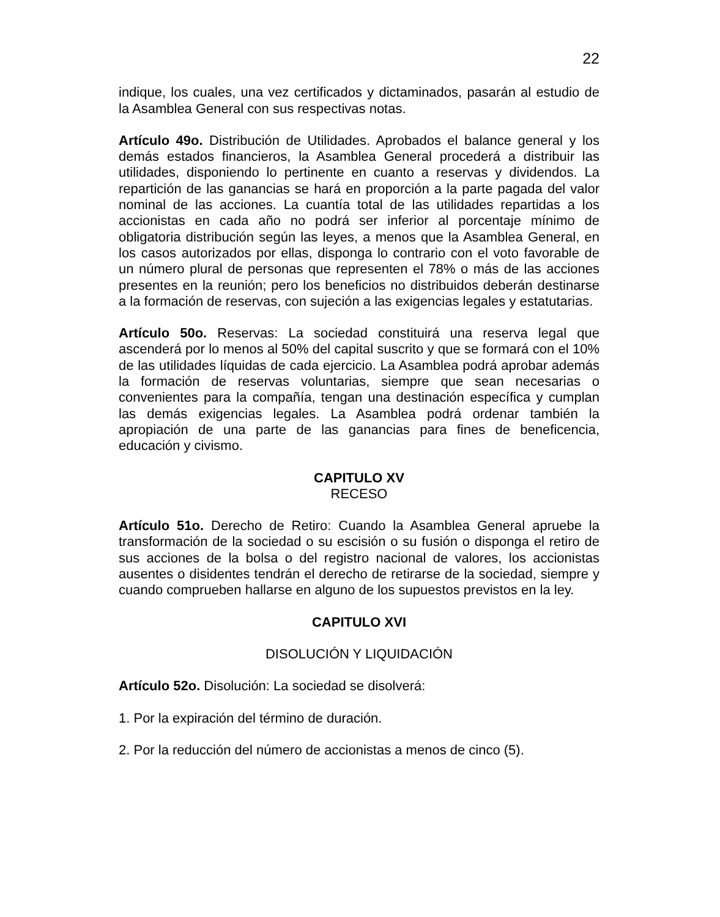22
indique, los cuales, una vez certificados y dictaminados, pasarán al estudio de la Asamblea General con sus respectivas notas.
Artículo 49o. Distribución de Utilidades. Aprobados el balance general y los demás estados financieros, la Asamblea General procederá a distribuir las utilidades, disponiendo lo pertinente en cuanto a reservas y dividendos. La repartición de las ganancias se hará en proporción a la parte pagada del valor nominal de las acciones. La cuantía total de las utilidades repartidas a los accionistas en cada año no podrá ser inferior al porcentaje mínimo de obligatoria distribución según las leyes, a menos que la Asamblea General, en los casos autorizados por ellas, disponga lo contrario con el voto favorable de un número plural de personas que representen el 78% o más de las acciones presentes en la reunión; pero los beneficios no distribuidos deberán destinarse a la formación de reservas, con sujeción a las exigencias legales y estatutarias.
Artículo 50o. Reservas: La sociedad constituirá una reserva legal que ascenderá por lo menos al 50% del capital suscrito y que se formará con el 10% de las utilidades líquidas de cada ejercicio. La Asamblea podrá aprobar además la formación de reservas voluntarias, siempre que sean necesarias o convenientes para la compañía, tengan una destinación específica y cumplan las demás exigencias legales. La Asamblea podrá ordenar también la apropiación de una parte de las ganancias para fines de beneficencia, educación y civismo.
CAPITULO XV
RECESO
Artículo 51o. Derecho de Retiro: Cuando la Asamblea General apruebe la transformación de la sociedad o su escisión o su fusión o disponga el retiro de sus acciones de la bolsa o del registro nacional de valores, los accionistas ausentes o disidentes tendrán el derecho de retirarse de la sociedad, siempre y cuando comprueben hallarse en alguno de los supuestos previstos en la ley.
CAPITULO XVI
DISOLUCIÓN Y LIQUIDACIÓN
Artículo 52o. Disolución: La sociedad se disolverá:
1. Por la expiración del término de duración.
2. Por la reducción del número de accionistas a menos de cinco (5).